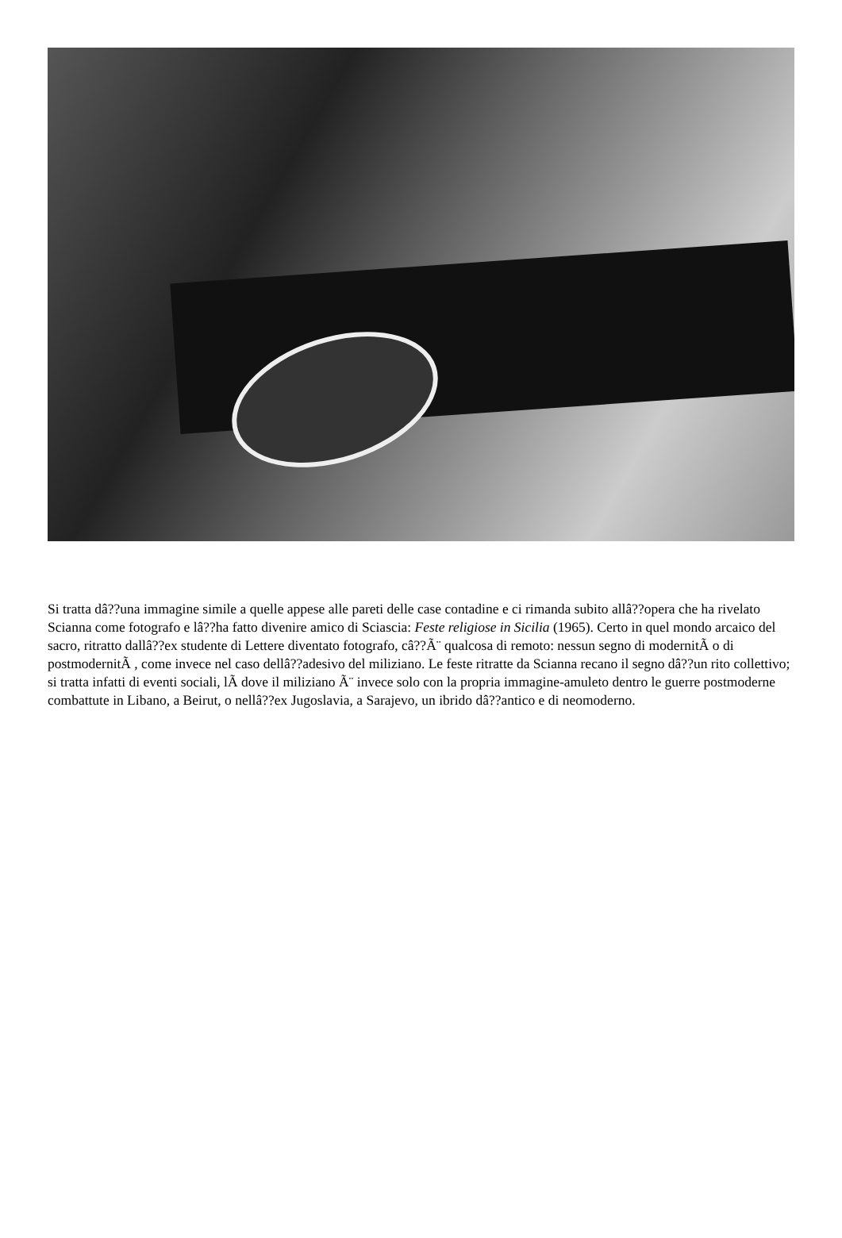Si tratta dâ??una immagine simile a quelle appese alle pareti delle case contadine e ci rimanda subito allâ??opera che ha rivelato Scianna come fotografo e lâ??ha fatto divenire amico di Sciascia: Feste religiose in Sicilia (1965). Certo in quel mondo arcaico del sacro, ritratto dallâ??ex studente di Lettere diventato fotografo, câ??Ã¨ qualcosa di remoto: nessun segno di modernitÃ o di postmodernitÃ , come invece nel caso dellâ??adesivo del miliziano. Le feste ritratte da Scianna recano il segno dâ??un rito collettivo; si tratta infatti di eventi sociali, lÃ dove il miliziano Ã¨ invece solo con la propria immagine-amuleto dentro le guerre postmoderne combattute in Libano, a Beirut, o nellâ??ex Jugoslavia, a Sarajevo, un ibrido dâ??antico e di neomoderno.